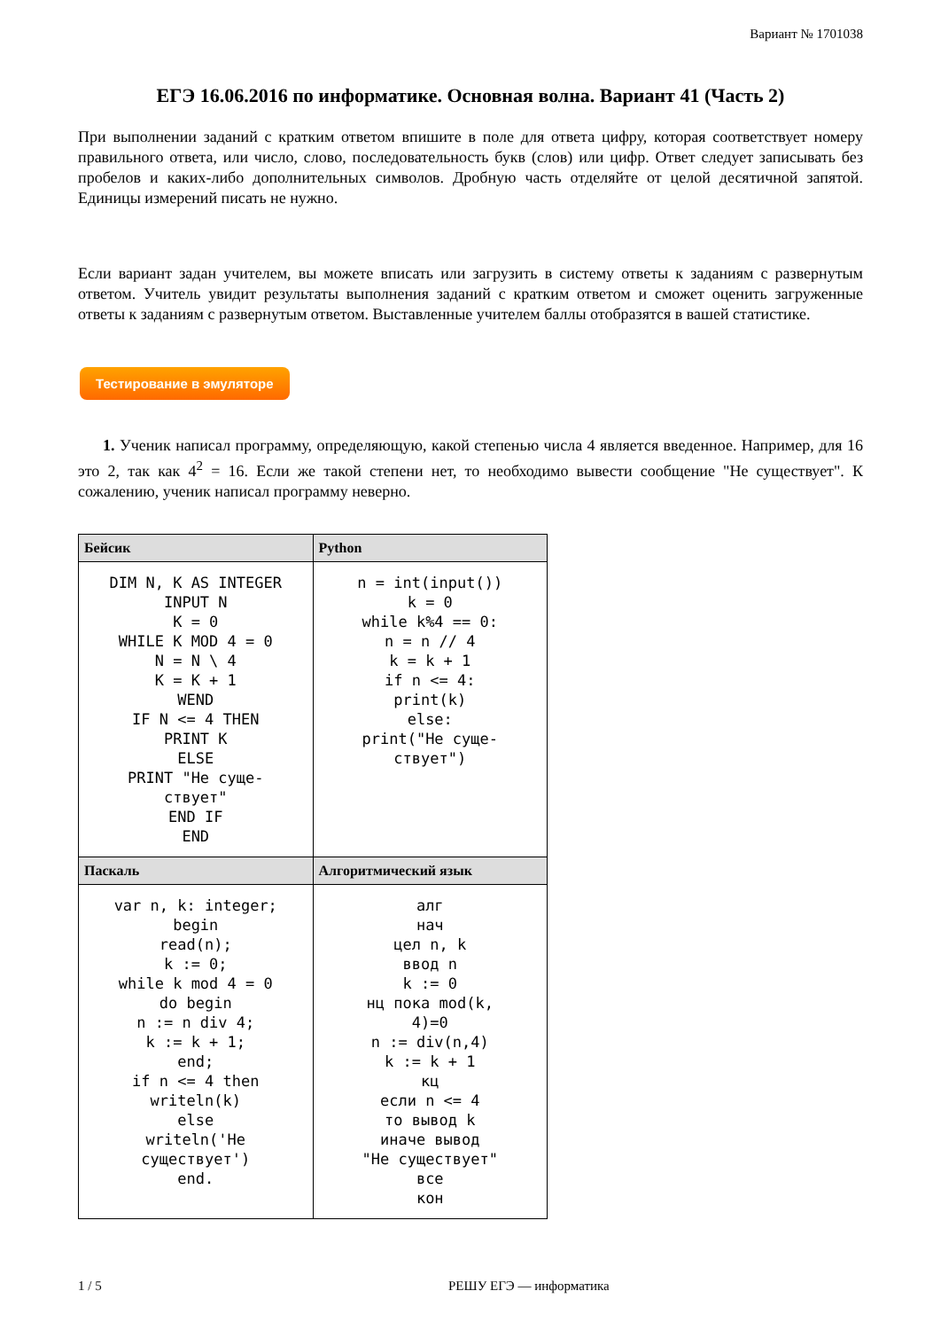Вариант № 1701038
ЕГЭ 16.06.2016 по информатике. Основная волна. Вариант 41 (Часть 2)
При выполнении заданий с кратким ответом впишите в поле для ответа цифру, которая соответствует номеру правильного ответа, или число, слово, последовательность букв (слов) или цифр. Ответ следует записывать без пробелов и каких-либо дополнительных символов. Дробную часть отделяйте от целой десятичной запятой. Единицы измерений писать не нужно.
Если вариант задан учителем, вы можете вписать или загрузить в систему ответы к заданиям с развернутым ответом. Учитель увидит результаты выполнения заданий с кратким ответом и сможет оценить загруженные ответы к заданиям с развернутым ответом. Выставленные учителем баллы отобразятся в вашей статистике.
Тестирование в эмуляторе
1. Ученик написал программу, определяющую, какой степенью числа 4 является введенное. Например, для 16 это 2, так как 4<sup>2</sup> = 16. Если же такой степени нет, то необходимо вывести сообщение "Не существует". К сожалению, ученик написал программу неверно.
| Бейсик | Python |
| --- | --- |
| DIM N, K AS INTEGER INPUT N K = 0 WHILE K MOD 4 = 0 N = N \ 4 K = K + 1 WEND IF N <= 4 THEN PRINT K ELSE PRINT "Не суще- ствует" END IF END | n = int(input()) k = 0 while k%4 == 0: n = n // 4 k = k + 1 if n <= 4: print(k) else: print("Не суще- ствует") |
| Паскаль | Алгоритмический язык |
| var n, k: integer; begin read(n); k := 0; while k mod 4 = 0 do begin n := n div 4; k := k + 1; end; if n <= 4 then writeln(k) else writeln('Не существует') end. | алг нач цел n, k ввод n k := 0 нц пока mod(k, 4)=0 n := div(n,4) k := k + 1 кц если n <= 4 то вывод k иначе вывод "Не существует" все кон |
1 / 5 РЕШУ ЕГЭ — информатика